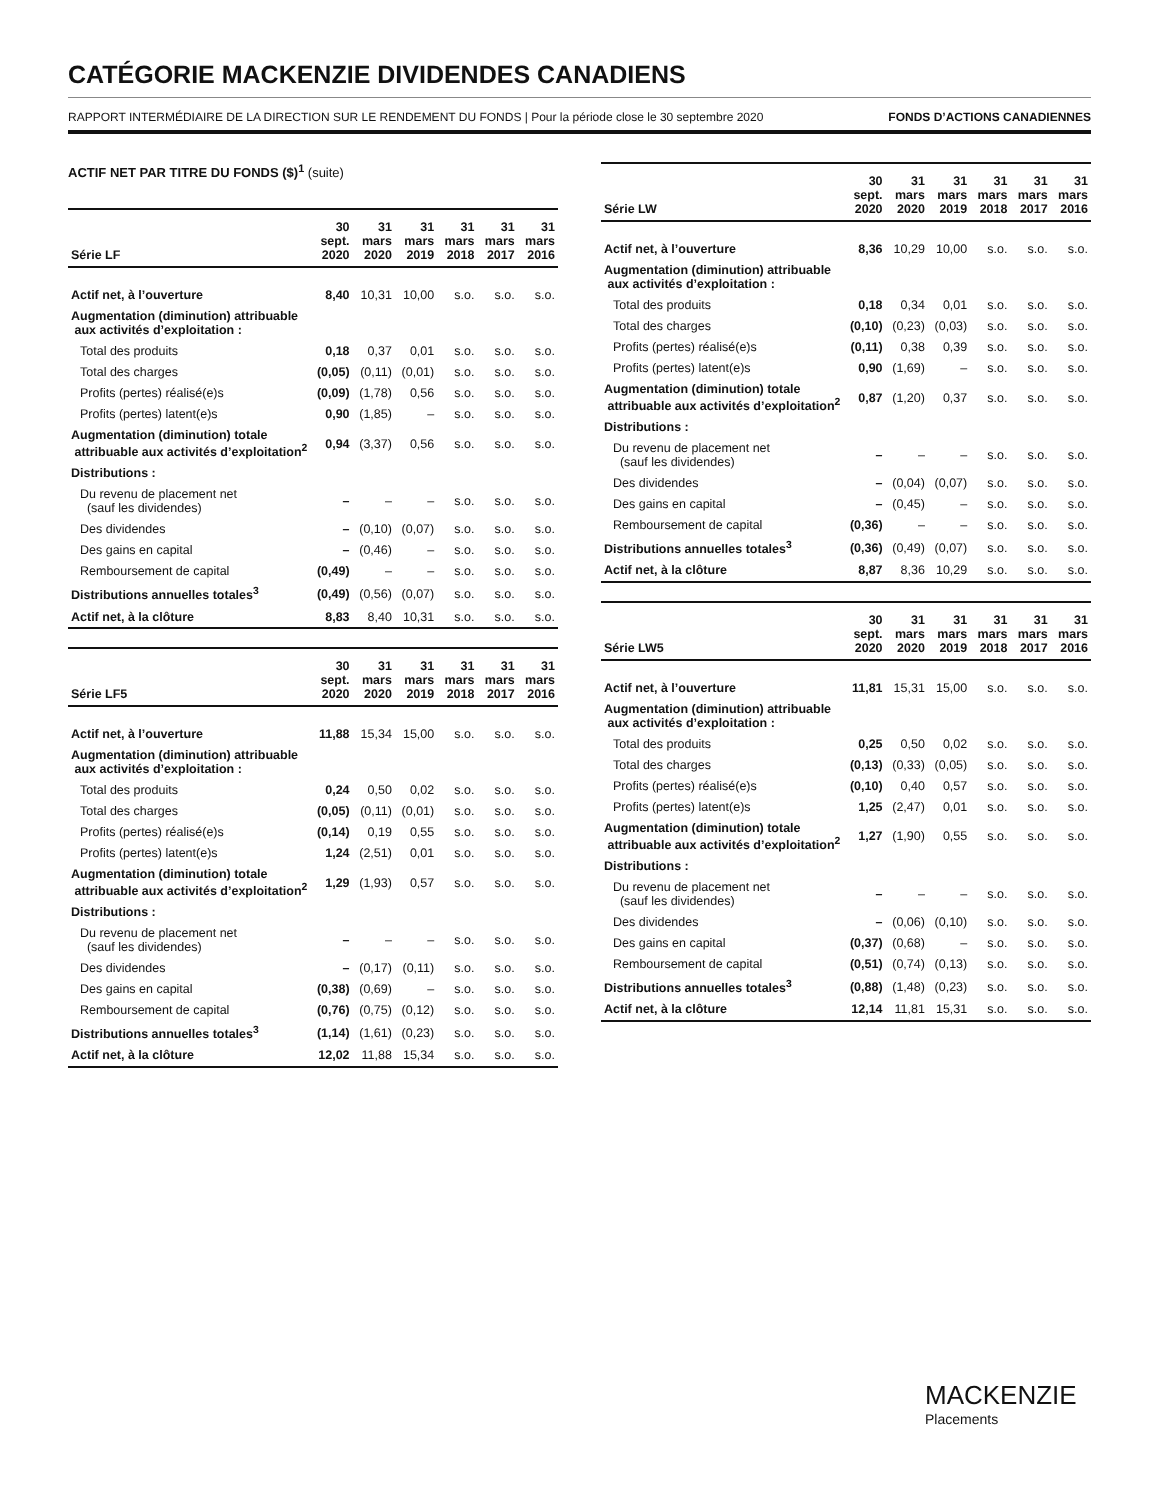CATÉGORIE MACKENZIE DIVIDENDES CANADIENS
RAPPORT INTERMÉDIAIRE DE LA DIRECTION SUR LE RENDEMENT DU FONDS | Pour la période close le 30 septembre 2020 FONDS D’ACTIONS CANADIENNES
ACTIF NET PAR TITRE DU FONDS ($)<sup>1</sup> (suite)
| Série LF | 30 sept. 2020 | 31 mars 2020 | 31 mars 2019 | 31 mars 2018 | 31 mars 2017 | 31 mars 2016 |
| --- | --- | --- | --- | --- | --- | --- |
| Actif net, à l’ouverture | 8,40 | 10,31 | 10,00 | s.o. | s.o. | s.o. |
| Augmentation (diminution) attribuable aux activités d’exploitation : | | | | | | |
| Total des produits | 0,18 | 0,37 | 0,01 | s.o. | s.o. | s.o. |
| Total des charges | (0,05) | (0,11) | (0,01) | s.o. | s.o. | s.o. |
| Profits (pertes) réalisé(e)s | (0,09) | (1,78) | 0,56 | s.o. | s.o. | s.o. |
| Profits (pertes) latent(e)s | 0,90 | (1,85) | – | s.o. | s.o. | s.o. |
| Augmentation (diminution) totale attribuable aux activités d’exploitation<sup>2</sup> | 0,94 | (3,37) | 0,56 | s.o. | s.o. | s.o. |
| Distributions : | | | | | | |
| Du revenu de placement net (sauf les dividendes) | – | – | – | s.o. | s.o. | s.o. |
| Des dividendes | – | (0,10) | (0,07) | s.o. | s.o. | s.o. |
| Des gains en capital | – | (0,46) | – | s.o. | s.o. | s.o. |
| Remboursement de capital | (0,49) | – | – | s.o. | s.o. | s.o. |
| Distributions annuelles totales<sup>3</sup> | (0,49) | (0,56) | (0,07) | s.o. | s.o. | s.o. |
| Actif net, à la clôture | 8,83 | 8,40 | 10,31 | s.o. | s.o. | s.o. |
| Série LF5 | 30 sept. 2020 | 31 mars 2020 | 31 mars 2019 | 31 mars 2018 | 31 mars 2017 | 31 mars 2016 |
| --- | --- | --- | --- | --- | --- | --- |
| Actif net, à l’ouverture | 11,88 | 15,34 | 15,00 | s.o. | s.o. | s.o. |
| Augmentation (diminution) attribuable aux activités d’exploitation : | | | | | | |
| Total des produits | 0,24 | 0,50 | 0,02 | s.o. | s.o. | s.o. |
| Total des charges | (0,05) | (0,11) | (0,01) | s.o. | s.o. | s.o. |
| Profits (pertes) réalisé(e)s | (0,14) | 0,19 | 0,55 | s.o. | s.o. | s.o. |
| Profits (pertes) latent(e)s | 1,24 | (2,51) | 0,01 | s.o. | s.o. | s.o. |
| Augmentation (diminution) totale attribuable aux activités d’exploitation<sup>2</sup> | 1,29 | (1,93) | 0,57 | s.o. | s.o. | s.o. |
| Distributions : | | | | | | |
| Du revenu de placement net (sauf les dividendes) | – | – | – | s.o. | s.o. | s.o. |
| Des dividendes | – | (0,17) | (0,11) | s.o. | s.o. | s.o. |
| Des gains en capital | (0,38) | (0,69) | – | s.o. | s.o. | s.o. |
| Remboursement de capital | (0,76) | (0,75) | (0,12) | s.o. | s.o. | s.o. |
| Distributions annuelles totales<sup>3</sup> | (1,14) | (1,61) | (0,23) | s.o. | s.o. | s.o. |
| Actif net, à la clôture | 12,02 | 11,88 | 15,34 | s.o. | s.o. | s.o. |
| Série LW | 30 sept. 2020 | 31 mars 2020 | 31 mars 2019 | 31 mars 2018 | 31 mars 2017 | 31 mars 2016 |
| --- | --- | --- | --- | --- | --- | --- |
| Actif net, à l’ouverture | 8,36 | 10,29 | 10,00 | s.o. | s.o. | s.o. |
| Augmentation (diminution) attribuable aux activités d’exploitation : | | | | | | |
| Total des produits | 0,18 | 0,34 | 0,01 | s.o. | s.o. | s.o. |
| Total des charges | (0,10) | (0,23) | (0,03) | s.o. | s.o. | s.o. |
| Profits (pertes) réalisé(e)s | (0,11) | 0,38 | 0,39 | s.o. | s.o. | s.o. |
| Profits (pertes) latent(e)s | 0,90 | (1,69) | – | s.o. | s.o. | s.o. |
| Augmentation (diminution) totale attribuable aux activités d’exploitation<sup>2</sup> | 0,87 | (1,20) | 0,37 | s.o. | s.o. | s.o. |
| Distributions : | | | | | | |
| Du revenu de placement net (sauf les dividendes) | – | – | – | s.o. | s.o. | s.o. |
| Des dividendes | – | (0,04) | (0,07) | s.o. | s.o. | s.o. |
| Des gains en capital | – | (0,45) | – | s.o. | s.o. | s.o. |
| Remboursement de capital | (0,36) | – | – | s.o. | s.o. | s.o. |
| Distributions annuelles totales<sup>3</sup> | (0,36) | (0,49) | (0,07) | s.o. | s.o. | s.o. |
| Actif net, à la clôture | 8,87 | 8,36 | 10,29 | s.o. | s.o. | s.o. |
| Série LW5 | 30 sept. 2020 | 31 mars 2020 | 31 mars 2019 | 31 mars 2018 | 31 mars 2017 | 31 mars 2016 |
| --- | --- | --- | --- | --- | --- | --- |
| Actif net, à l’ouverture | 11,81 | 15,31 | 15,00 | s.o. | s.o. | s.o. |
| Augmentation (diminution) attribuable aux activités d’exploitation : | | | | | | |
| Total des produits | 0,25 | 0,50 | 0,02 | s.o. | s.o. | s.o. |
| Total des charges | (0,13) | (0,33) | (0,05) | s.o. | s.o. | s.o. |
| Profits (pertes) réalisé(e)s | (0,10) | 0,40 | 0,57 | s.o. | s.o. | s.o. |
| Profits (pertes) latent(e)s | 1,25 | (2,47) | 0,01 | s.o. | s.o. | s.o. |
| Augmentation (diminution) totale attribuable aux activités d’exploitation<sup>2</sup> | 1,27 | (1,90) | 0,55 | s.o. | s.o. | s.o. |
| Distributions : | | | | | | |
| Du revenu de placement net (sauf les dividendes) | – | – | – | s.o. | s.o. | s.o. |
| Des dividendes | – | (0,06) | (0,10) | s.o. | s.o. | s.o. |
| Des gains en capital | (0,37) | (0,68) | – | s.o. | s.o. | s.o. |
| Remboursement de capital | (0,51) | (0,74) | (0,13) | s.o. | s.o. | s.o. |
| Distributions annuelles totales<sup>3</sup> | (0,88) | (1,48) | (0,23) | s.o. | s.o. | s.o. |
| Actif net, à la clôture | 12,14 | 11,81 | 15,31 | s.o. | s.o. | s.o. |
MACKENZIE
Placements